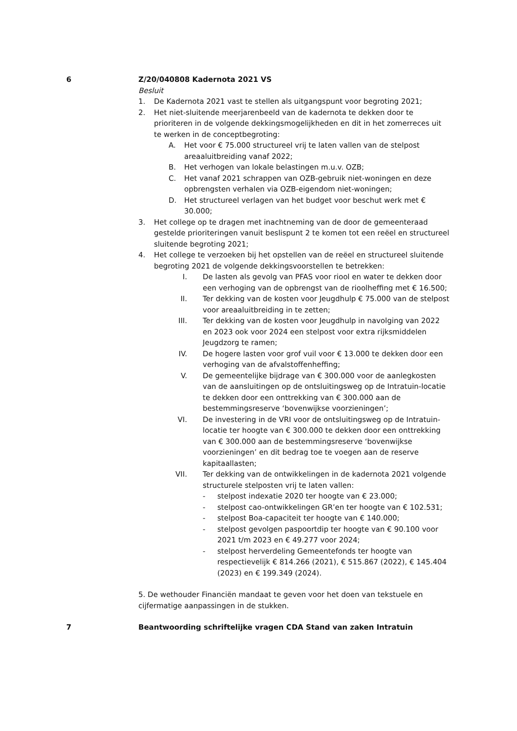6 Z/20/040808 Kadernota 2021 VS
Besluit
1. De Kadernota 2021 vast te stellen als uitgangspunt voor begroting 2021;
2. Het niet-sluitende meerjarenbeeld van de kadernota te dekken door te prioriteren in de volgende dekkingsmogelijkheden en dit in het zomerreces uit te werken in de conceptbegroting:
A. Het voor € 75.000 structureel vrij te laten vallen van de stelpost areaaluitbreiding vanaf 2022;
B. Het verhogen van lokale belastingen m.u.v. OZB;
C. Het vanaf 2021 schrappen van OZB-gebruik niet-woningen en deze opbrengsten verhalen via OZB-eigendom niet-woningen;
D. Het structureel verlagen van het budget voor beschut werk met € 30.000;
3. Het college op te dragen met inachtneming van de door de gemeenteraad gestelde prioriteringen vanuit beslispunt 2 te komen tot een reëel en structureel sluitende begroting 2021;
4. Het college te verzoeken bij het opstellen van de reëel en structureel sluitende begroting 2021 de volgende dekkingsvoorstellen te betrekken:
I. De lasten als gevolg van PFAS voor riool en water te dekken door een verhoging van de opbrengst van de rioolheffing met € 16.500;
II. Ter dekking van de kosten voor Jeugdhulp € 75.000 van de stelpost voor areaaluitbreiding in te zetten;
III. Ter dekking van de kosten voor Jeugdhulp in navolging van 2022 en 2023 ook voor 2024 een stelpost voor extra rijksmiddelen Jeugdzorg te ramen;
IV. De hogere lasten voor grof vuil voor € 13.000 te dekken door een verhoging van de afvalstoffenheffing;
V. De gemeentelijke bijdrage van € 300.000 voor de aanlegkosten van de aansluitingen op de ontsluitingsweg op de Intratuin-locatie te dekken door een onttrekking van € 300.000 aan de bestemmingsreserve ‘bovenwijkse voorzieningen’;
VI. De investering in de VRI voor de ontsluitingsweg op de Intratuin-locatie ter hoogte van € 300.000 te dekken door een onttrekking van € 300.000 aan de bestemmingsreserve ‘bovenwijkse voorzieningen’ en dit bedrag toe te voegen aan de reserve kapitaallasten;
VII. Ter dekking van de ontwikkelingen in de kadernota 2021 volgende structurele stelposten vrij te laten vallen:
- stelpost indexatie 2020 ter hoogte van € 23.000;
- stelpost cao-ontwikkelingen GR’en ter hoogte van € 102.531;
- stelpost Boa-capaciteit ter hoogte van € 140.000;
- stelpost gevolgen paspoortdip ter hoogte van € 90.100 voor 2021 t/m 2023 en € 49.277 voor 2024;
- stelpost herverdeling Gemeentefonds ter hoogte van respectievelijk € 814.266 (2021), € 515.867 (2022), € 145.404 (2023) en € 199.349 (2024).
5. De wethouder Financiën mandaat te geven voor het doen van tekstuele en cijfermatige aanpassingen in de stukken.
7 Beantwoording schriftelijke vragen CDA Stand van zaken Intratuin